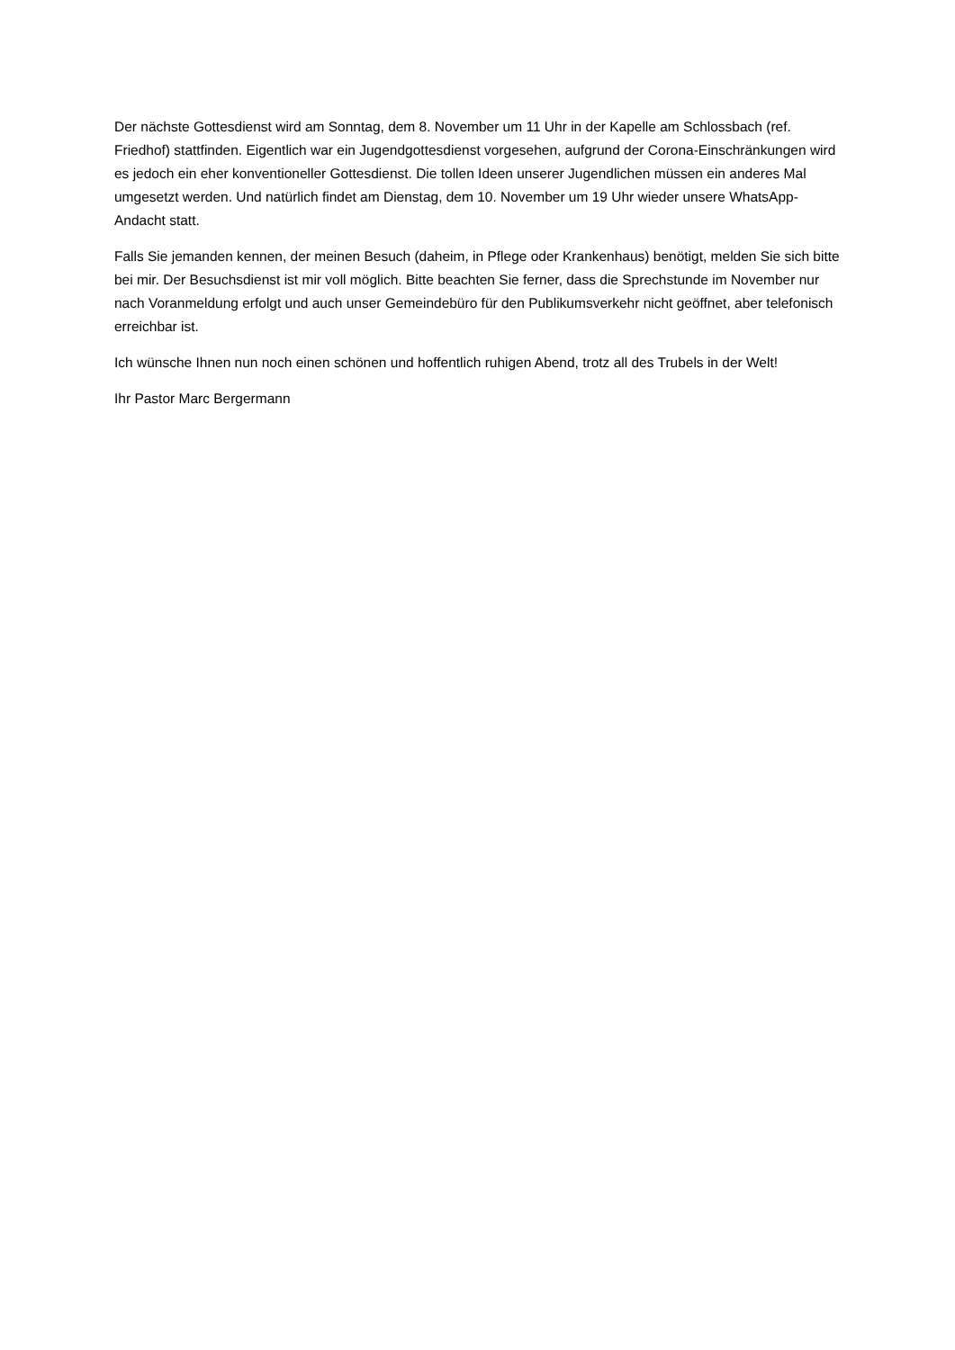Der nächste Gottesdienst wird am Sonntag, dem 8. November um 11 Uhr in der Kapelle am Schlossbach (ref. Friedhof) stattfinden. Eigentlich war ein Jugendgottesdienst vorgesehen, aufgrund der Corona-Einschränkungen wird es jedoch ein eher konventioneller Gottesdienst. Die tollen Ideen unserer Jugendlichen müssen ein anderes Mal umgesetzt werden. Und natürlich findet am Dienstag, dem 10. November um 19 Uhr wieder unsere WhatsApp-Andacht statt.
Falls Sie jemanden kennen, der meinen Besuch (daheim, in Pflege oder Krankenhaus) benötigt, melden Sie sich bitte bei mir. Der Besuchsdienst ist mir voll möglich. Bitte beachten Sie ferner, dass die Sprechstunde im November nur nach Voranmeldung erfolgt und auch unser Gemeindebüro für den Publikumsverkehr nicht geöffnet, aber telefonisch erreichbar ist.
Ich wünsche Ihnen nun noch einen schönen und hoffentlich ruhigen Abend, trotz all des Trubels in der Welt!
Ihr Pastor Marc Bergermann